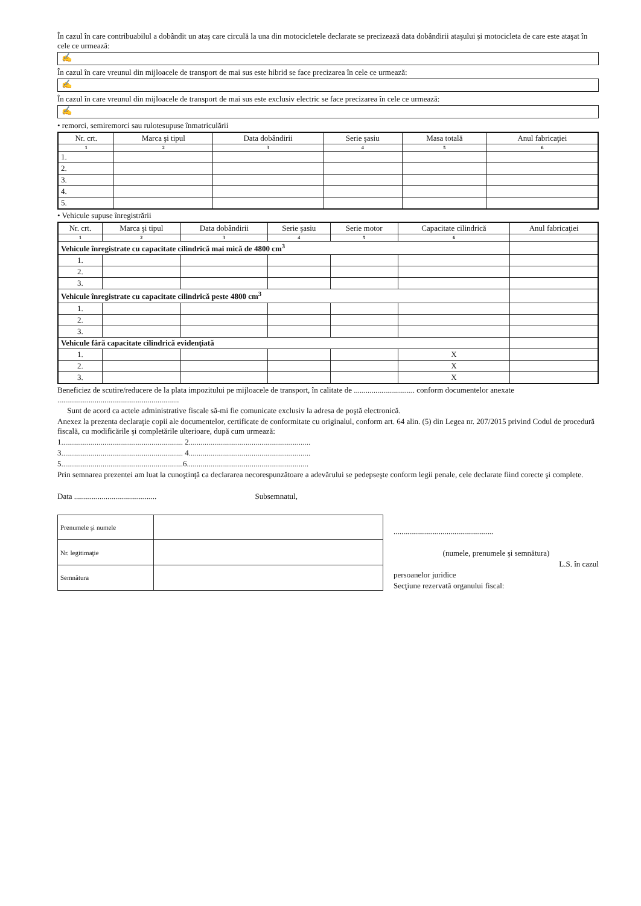În cazul în care contribuabilul a dobândit un ataş care circulă la una din motocicletele declarate se precizează data dobândirii ataşului şi motocicleta de care este ataşat în cele ce urmează:
✍
În cazul în care vreunul din mijloacele de transport de mai sus este hibrid se face precizarea în cele ce urmează:
✍
În cazul în care vreunul din mijloacele de transport de mai sus este exclusiv electric se face precizarea în cele ce urmează:
✍
• remorci, semiremorci sau rulotesupuse înmatriculării
| Nr. crt. | Marca şi tipul | Data dobândirii | Serie şasiu | Masa totală | Anul fabricaţiei |
| --- | --- | --- | --- | --- | --- |
| 1 | 2 | 3 | 4 | 5 | 6 |
| 1. | | | | | |
| 2. | | | | | |
| 3. | | | | | |
| 4. | | | | | |
| 5. | | | | | |
• Vehicule supuse înregistrării
| Nr. crt. | Marca şi tipul | Data dobândirii | Serie şasiu | Serie motor | Capacitate cilindrică | Anul fabricaţiei |
| --- | --- | --- | --- | --- | --- | --- |
| 1 | 2 | 3 | 4 | 5 | 6 | |
| Vehicule înregistrate cu capacitate cilindrică mai mică de 4800 cm<sup>3</sup> | | | | | | |
| 1. | | | | | | |
| 2. | | | | | | |
| 3. | | | | | | |
| Vehicule înregistrate cu capacitate cilindrică peste 4800 cm<sup>3</sup> | | | | | | |
| 1. | | | | | | |
| 2. | | | | | | |
| 3. | | | | | | |
| Vehicule fără capacitate cilindrică evidenţiată | | | | | | |
| 1. | | | | | X | |
| 2. | | | | | X | |
| 3. | | | | | X | |
Beneficiez de scutire/reducere de la plata impozitului pe mijloacele de transport, în calitate de ............................... conform documentelor anexate ..............................................................
Sunt de acord ca actele administrative fiscale să-mi fie comunicate exclusiv la adresa de poştă electronică.
Anexez la prezenta declaraţie copii ale documentelor, certificate de conformitate cu originalul, conform art. 64 alin. (5) din Legea nr. 207/2015 privind Codul de procedură fiscală, cu modificările şi completările ulterioare, după cum urmează:
1.............................................................. 2..............................................................
3.............................................................. 4..............................................................
5..............................................................6..............................................................
Prin semnarea prezentei am luat la cunoştinţă ca declararea necorespunzătoare a adevărului se pedepseşte conform legii penale, cele declarate fiind corecte şi complete.
Data .......................................... Subsemnatul,
| Prenumele şi numele | |
| Nr. legitimaţie | |
| Semnătura | |
...................................................
(numele, prenumele şi semnătura)
L.S. în cazul
persoanelor juridice
Secţiune rezervată organului fiscal: